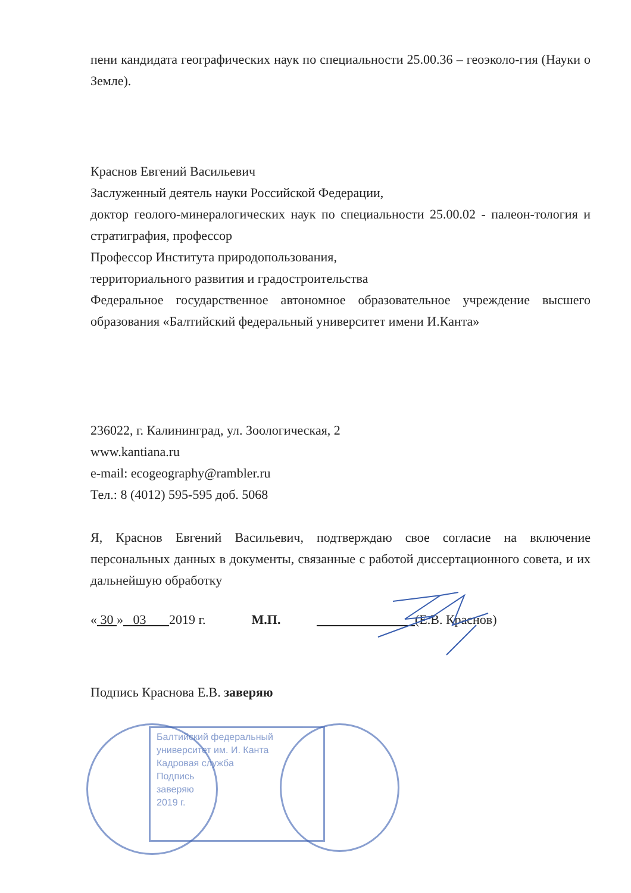пени кандидата географических наук по специальности 25.00.36 – геоэколо-гия (Науки о Земле).
Краснов Евгений Васильевич
Заслуженный деятель науки Российской Федерации,
доктор геолого-минералогических наук по специальности 25.00.02 - палеон-тология и стратиграфия, профессор
Профессор Института природопользования,
территориального развития и градостроительства
Федеральное государственное автономное образовательное учреждение высшего образования «Балтийский федеральный университет имени И.Канта»
236022, г. Калининград, ул. Зоологическая, 2
www.kantiana.ru
e-mail: ecogeography@rambler.ru
Тел.: 8 (4012) 595-595 доб. 5068
Я, Краснов Евгений Васильевич, подтверждаю свое согласие на включение персональных данных в документы, связанные с работой диссертационного совета, и их дальнейшую обработку
« 30 » 03 2019 г. М.П. (Е.В. Краснов)
Подпись Краснова Е.В. заверяю
Балтийский федеральный
университет им. И. Канта
Кадровая служба
Подпись
заверяю
2019 г.